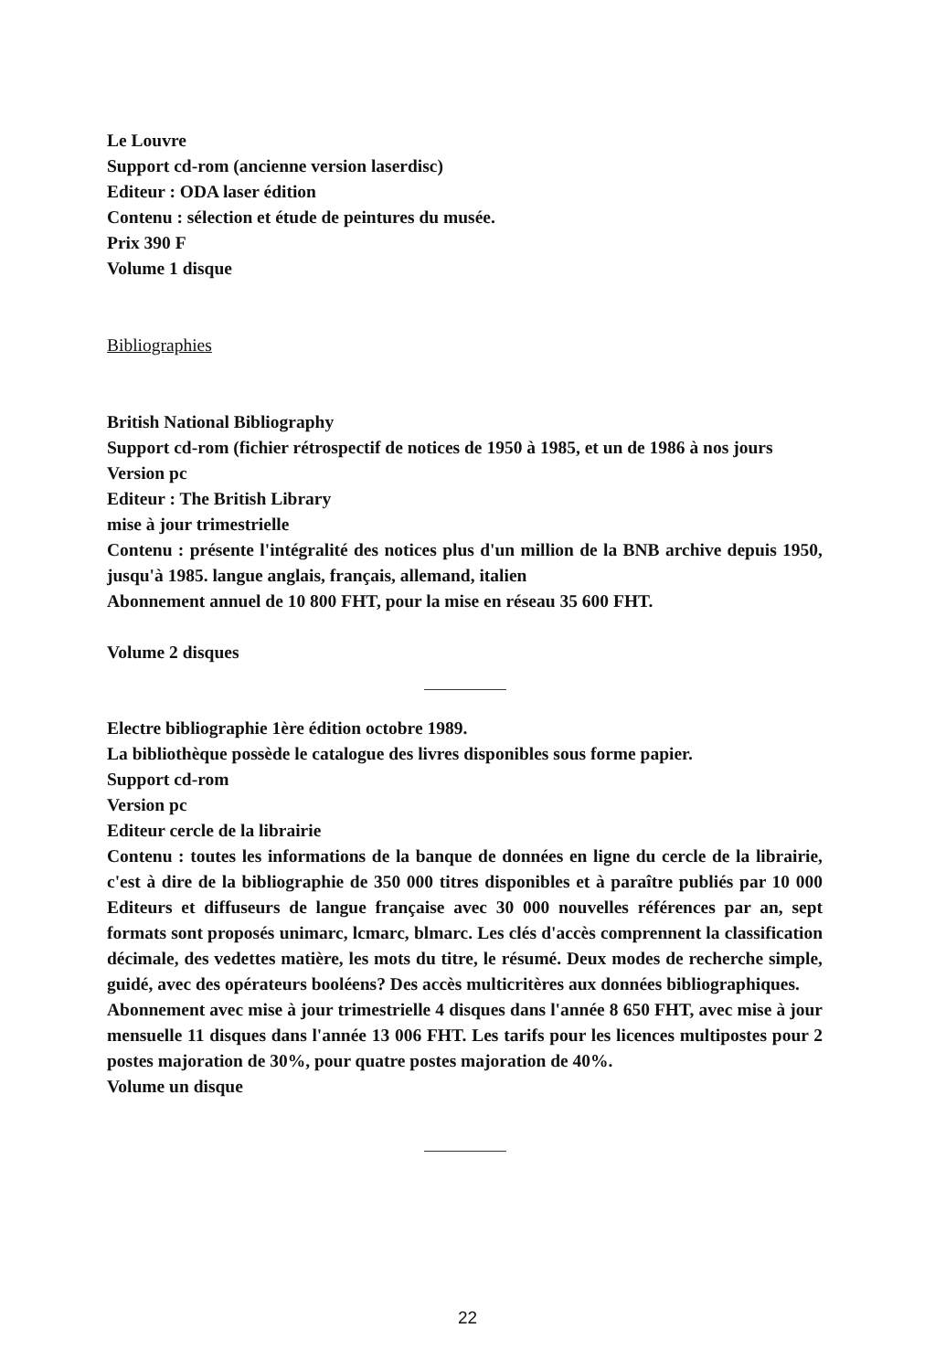Le Louvre
Support cd-rom (ancienne version laserdisc)
Editeur : ODA laser édition
Contenu : sélection et étude de peintures du musée.
Prix 390 F
Volume 1 disque
Bibliographies
British National Bibliography
Support cd-rom (fichier rétrospectif de notices de 1950 à 1985, et un de 1986 à nos jours
Version pc
Editeur : The British Library
mise à jour trimestrielle
Contenu : présente l'intégralité des notices plus d'un million de la BNB archive depuis 1950, jusqu'à 1985. langue anglais, français, allemand, italien
Abonnement annuel de 10 800 FHT, pour la mise en réseau 35 600 FHT.
Volume 2 disques
Electre bibliographie 1ère édition octobre 1989.
La bibliothèque possède le catalogue des livres disponibles sous forme papier.
Support cd-rom
Version pc
Editeur cercle de la librairie
Contenu : toutes les informations de la banque de données en ligne du cercle de la librairie, c'est à dire de la bibliographie de 350 000 titres disponibles et à paraître publiés par 10 000 Editeurs et diffuseurs de langue française avec 30 000 nouvelles références par an, sept formats sont proposés unimarc, lcmarc, blmarc. Les clés d'accès comprennent la classification décimale, des vedettes matière, les mots du titre, le résumé. Deux modes de recherche simple, guidé, avec des opérateurs booléens? Des accès multicritères aux données bibliographiques.
Abonnement avec mise à jour trimestrielle 4 disques dans l'année 8 650 FHT, avec mise à jour mensuelle 11 disques dans l'année 13 006 FHT. Les tarifs pour les licences multipostes pour 2 postes majoration de 30%, pour quatre postes majoration de 40%.
Volume un disque
22